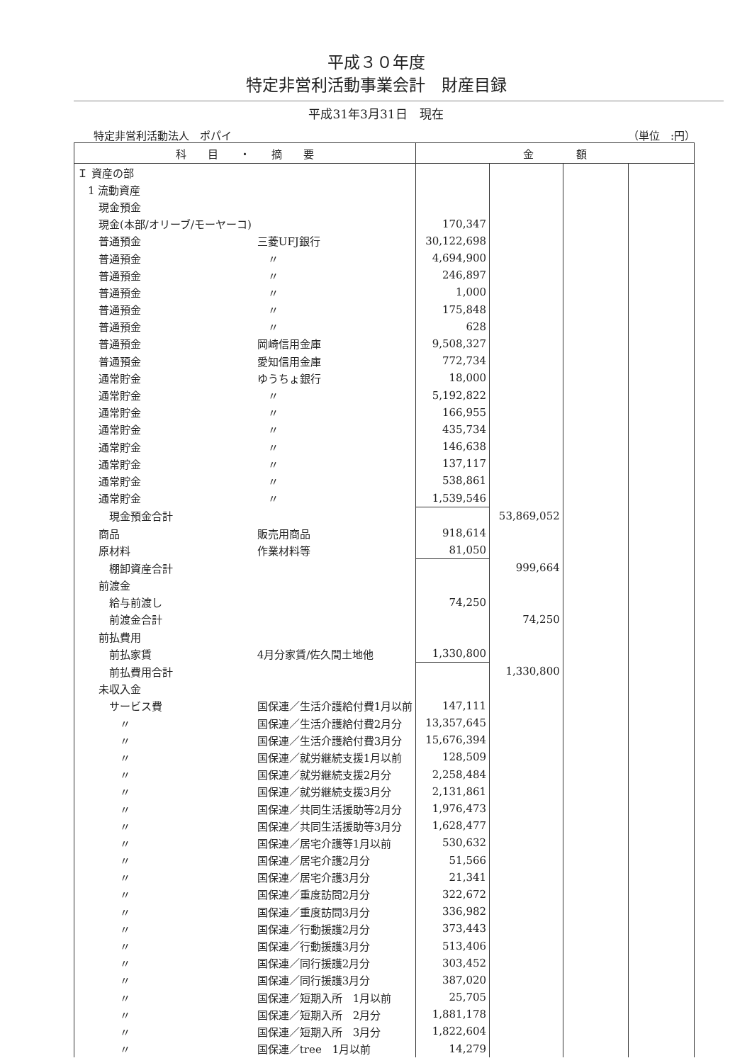平成３０年度
特定非営利活動事業会計　財産目録
平成31年3月31日　現在
特定非営利活動法人　ポパイ （単位　:円）
| 科 目 ・ 摘 要 | | 金 額 | | | |
| --- | --- | --- | --- | --- | --- |
| Ｉ 資産の部 | | | | | |
| 1 流動資産 | | | | | |
| 現金預金 | | | | | |
| 現金(本部/オリーブ/モーヤーコ) | | 170,347 | | | |
| 普通預金 | 三菱UFJ銀行 | 30,122,698 | | | |
| 普通預金 | 〃 | 4,694,900 | | | |
| 普通預金 | 〃 | 246,897 | | | |
| 普通預金 | 〃 | 1,000 | | | |
| 普通預金 | 〃 | 175,848 | | | |
| 普通預金 | 〃 | 628 | | | |
| 普通預金 | 岡崎信用金庫 | 9,508,327 | | | |
| 普通預金 | 愛知信用金庫 | 772,734 | | | |
| 通常貯金 | ゆうちょ銀行 | 18,000 | | | |
| 通常貯金 | 〃 | 5,192,822 | | | |
| 通常貯金 | 〃 | 166,955 | | | |
| 通常貯金 | 〃 | 435,734 | | | |
| 通常貯金 | 〃 | 146,638 | | | |
| 通常貯金 | 〃 | 137,117 | | | |
| 通常貯金 | 〃 | 538,861 | | | |
| 通常貯金 | 〃 | 1,539,546 | | | |
| 現金預金合計 | | | 53,869,052 | | |
| 商品 | 販売用商品 | 918,614 | | | |
| 原材料 | 作業材料等 | 81,050 | | | |
| 棚卸資産合計 | | | 999,664 | | |
| 前渡金 | | | | | |
| 給与前渡し | | 74,250 | | | |
| 前渡金合計 | | | 74,250 | | |
| 前払費用 | | | | | |
| 前払家賃 | 4月分家賃/佐久間土地他 | 1,330,800 | | | |
| 前払費用合計 | | | 1,330,800 | | |
| 未収入金 | | | | | |
| サービス費 | 国保連／生活介護給付費1月以前 | 147,111 | | | |
| 〃 | 国保連／生活介護給付費2月分 | 13,357,645 | | | |
| 〃 | 国保連／生活介護給付費3月分 | 15,676,394 | | | |
| 〃 | 国保連／就労継続支援1月以前 | 128,509 | | | |
| 〃 | 国保連／就労継続支援2月分 | 2,258,484 | | | |
| 〃 | 国保連／就労継続支援3月分 | 2,131,861 | | | |
| 〃 | 国保連／共同生活援助等2月分 | 1,976,473 | | | |
| 〃 | 国保連／共同生活援助等3月分 | 1,628,477 | | | |
| 〃 | 国保連／居宅介護等1月以前 | 530,632 | | | |
| 〃 | 国保連／居宅介護2月分 | 51,566 | | | |
| 〃 | 国保連／居宅介護3月分 | 21,341 | | | |
| 〃 | 国保連／重度訪問2月分 | 322,672 | | | |
| 〃 | 国保連／重度訪問3月分 | 336,982 | | | |
| 〃 | 国保連／行動援護2月分 | 373,443 | | | |
| 〃 | 国保連／行動援護3月分 | 513,406 | | | |
| 〃 | 国保連／同行援護2月分 | 303,452 | | | |
| 〃 | 国保連／同行援護3月分 | 387,020 | | | |
| 〃 | 国保連／短期入所 1月以前 | 25,705 | | | |
| 〃 | 国保連／短期入所 2月分 | 1,881,178 | | | |
| 〃 | 国保連／短期入所 3月分 | 1,822,604 | | | |
| 〃 | 国保連／tree 1月以前 | 14,279 | | | |